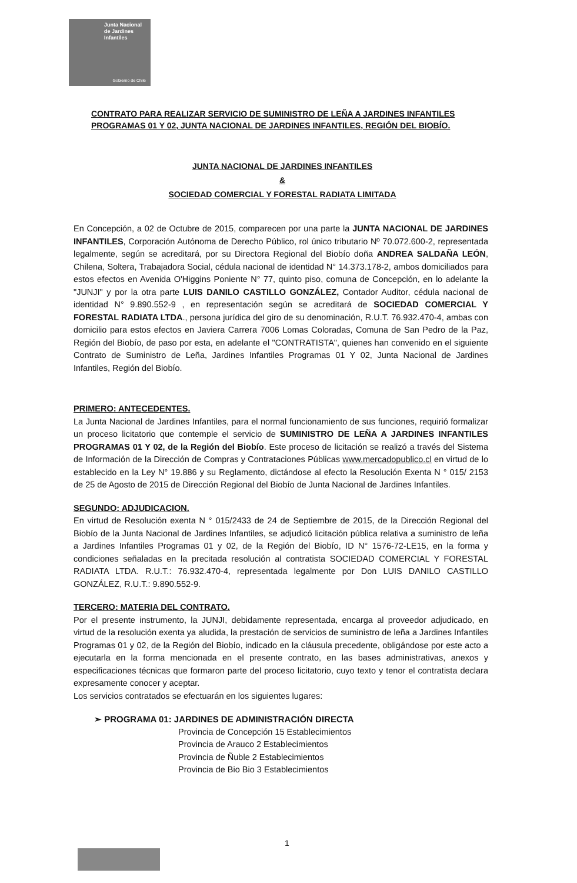Junta Nacional
de Jardines
Infantiles
Gobierno de Chile
CONTRATO PARA REALIZAR SERVICIO DE SUMINISTRO DE LEÑA A JARDINES INFANTILES PROGRAMAS 01 Y 02, JUNTA NACIONAL DE JARDINES INFANTILES, REGIÓN DEL BIOBÍO.
JUNTA NACIONAL DE JARDINES INFANTILES
&
SOCIEDAD COMERCIAL Y FORESTAL RADIATA LIMITADA
En Concepción, a 02 de Octubre de 2015, comparecen por una parte la JUNTA NACIONAL DE JARDINES INFANTILES, Corporación Autónoma de Derecho Público, rol único tributario Nº 70.072.600-2, representada legalmente, según se acreditará, por su Directora Regional del Biobío doña ANDREA SALDAÑA LEÓN, Chilena, Soltera, Trabajadora Social, cédula nacional de identidad N° 14.373.178-2, ambos domiciliados para estos efectos en Avenida O'Higgins Poniente N° 77, quinto piso, comuna de Concepción, en lo adelante la "JUNJI" y por la otra parte LUIS DANILO CASTILLO GONZÁLEZ, Contador Auditor, cédula nacional de identidad N° 9.890.552-9 , en representación según se acreditará de SOCIEDAD COMERCIAL Y FORESTAL RADIATA LTDA., persona jurídica del giro de su denominación, R.U.T. 76.932.470-4, ambas con domicilio para estos efectos en Javiera Carrera 7006 Lomas Coloradas, Comuna de San Pedro de la Paz, Región del Biobío, de paso por esta, en adelante el "CONTRATISTA", quienes han convenido en el siguiente Contrato de Suministro de Leña, Jardines Infantiles Programas 01 Y 02, Junta Nacional de Jardines Infantiles, Región del Biobío.
PRIMERO: ANTECEDENTES.
La Junta Nacional de Jardines Infantiles, para el normal funcionamiento de sus funciones, requirió formalizar un proceso licitatorio que contemple el servicio de SUMINISTRO DE LEÑA A JARDINES INFANTILES PROGRAMAS 01 Y 02, de la Región del Biobío. Este proceso de licitación se realizó a través del Sistema de Información de la Dirección de Compras y Contrataciones Públicas www.mercadopublico.cl en virtud de lo establecido en la Ley N° 19.886 y su Reglamento, dictándose al efecto la Resolución Exenta N ° 015/ 2153 de 25 de Agosto de 2015 de Dirección Regional del Biobío de Junta Nacional de Jardines Infantiles.
SEGUNDO: ADJUDICACION.
En virtud de Resolución exenta N ° 015/2433 de 24 de Septiembre de 2015, de la Dirección Regional del Biobío de la Junta Nacional de Jardines Infantiles, se adjudicó licitación pública relativa a suministro de leña a Jardines Infantiles Programas 01 y 02, de la Región del Biobío, ID N° 1576-72-LE15, en la forma y condiciones señaladas en la precitada resolución al contratista SOCIEDAD COMERCIAL Y FORESTAL RADIATA LTDA. R.U.T.: 76.932.470-4, representada legalmente por Don LUIS DANILO CASTILLO GONZÁLEZ, R.U.T.: 9.890.552-9.
TERCERO: MATERIA DEL CONTRATO.
Por el presente instrumento, la JUNJI, debidamente representada, encarga al proveedor adjudicado, en virtud de la resolución exenta ya aludida, la prestación de servicios de suministro de leña a Jardines Infantiles Programas 01 y 02, de la Región del Biobío, indicado en la cláusula precedente, obligándose por este acto a ejecutarla en la forma mencionada en el presente contrato, en las bases administrativas, anexos y especificaciones técnicas que formaron parte del proceso licitatorio, cuyo texto y tenor el contratista declara expresamente conocer y aceptar.
Los servicios contratados se efectuarán en los siguientes lugares:
➢ PROGRAMA 01: JARDINES DE ADMINISTRACIÓN DIRECTA
Provincia de Concepción 15 Establecimientos
Provincia de Arauco 2 Establecimientos
Provincia de Ñuble 2 Establecimientos
Provincia de Bio Bio 3 Establecimientos
1